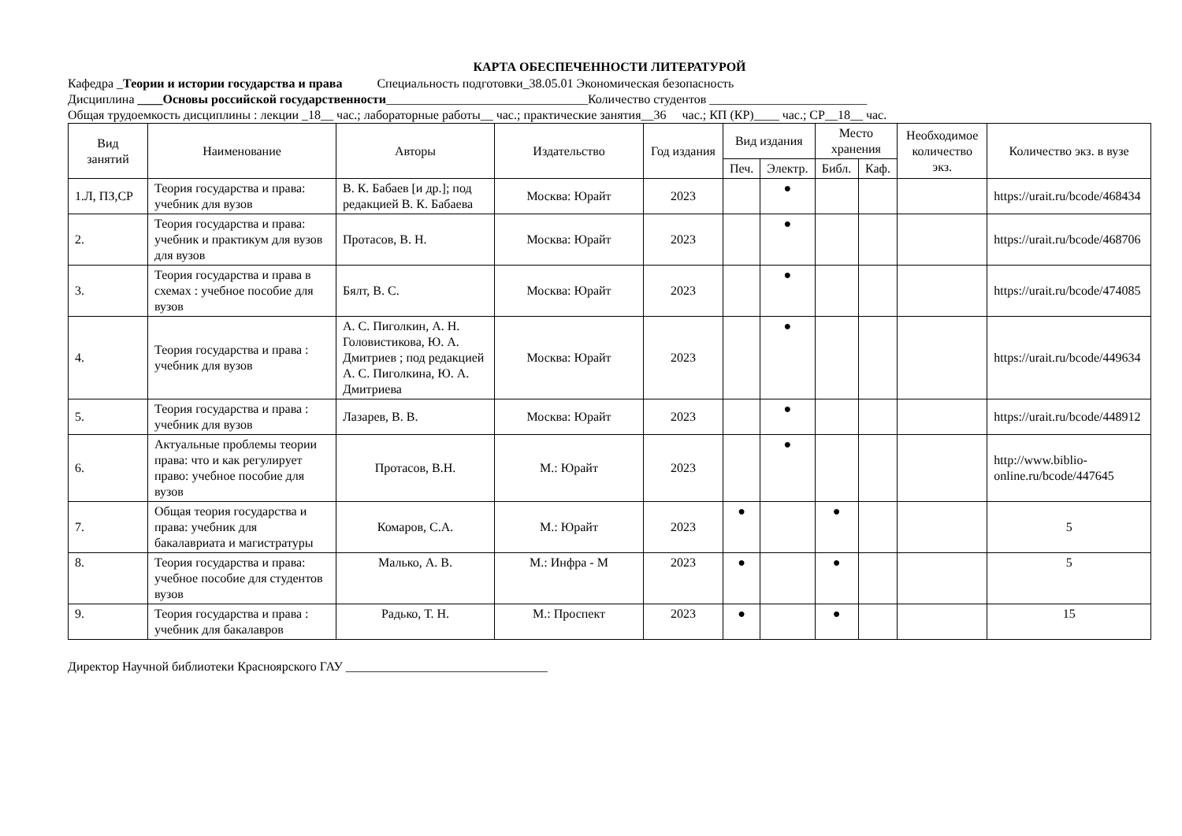КАРТА ОБЕСПЕЧЕННОСТИ ЛИТЕРАТУРОЙ
Кафедра _Теории и истории государства и права Специальность подготовки_38.05.01 Экономическая безопасность
Дисциплина ____Основы российской государственности________________________________Количество студентов _________________________
Общая трудоемкость дисциплины : лекции _18__ час.; лабораторные работы__ час.; практические занятия__36 час.; КП (КР)____ час.; СР__18__ час.
| Вид занятий | Наименование | Авторы | Издательство | Год издания | Вид издания | | Место хранения | | Необходимое количество экз. | Количество экз. в вузе |
| --- | --- | --- | --- | --- | --- | --- | --- | --- | --- | --- |
| | | | | | Печ. | Электр. | Библ. | Каф. | | |
| 1.Л, ПЗ,СР | Теория государства и права: учебник для вузов | В. К. Бабаев [и др.]; под редакцией В. К. Бабаева | Москва: Юрайт | 2023 | | ● | | | | https://urait.ru/bcode/468434 |
| 2. | Теория государства и права: учебник и практикум для вузов для вузов | Протасов, В. Н. | Москва: Юрайт | 2023 | | ● | | | | https://urait.ru/bcode/468706 |
| 3. | Теория государства и права в схемах : учебное пособие для вузов | Бялт, В. С. | Москва: Юрайт | 2023 | | ● | | | | https://urait.ru/bcode/474085 |
| 4. | Теория государства и права : учебник для вузов | А. С. Пиголкин, А. Н. Головистикова, Ю. А. Дмитриев ; под редакцией А. С. Пиголкина, Ю. А. Дмитриева | Москва: Юрайт | 2023 | | ● | | | | https://urait.ru/bcode/449634 |
| 5. | Теория государства и права : учебник для вузов | Лазарев, В. В. | Москва: Юрайт | 2023 | | ● | | | | https://urait.ru/bcode/448912 |
| 6. | Актуальные проблемы теории права: что и как регулирует право: учебное пособие для вузов | Протасов, В.Н. | М.: Юрайт | 2023 | | ● | | | | http://www.biblio-online.ru/bcode/447645 |
| 7. | Общая теория государства и права: учебник для бакалавриата и магистратуры | Комаров, С.А. | М.: Юрайт | 2023 | ● | | ● | | | 5 |
| 8. | Теория государства и права: учебное пособие для студентов вузов | Малько, А. В. | М.: Инфра - М | 2023 | ● | | ● | | | 5 |
| 9. | Теория государства и права : учебник для бакалавров | Радько, Т. Н. | М.: Проспект | 2023 | ● | | ● | | | 15 |
Директор Научной библиотеки Красноярского ГАУ ________________________________